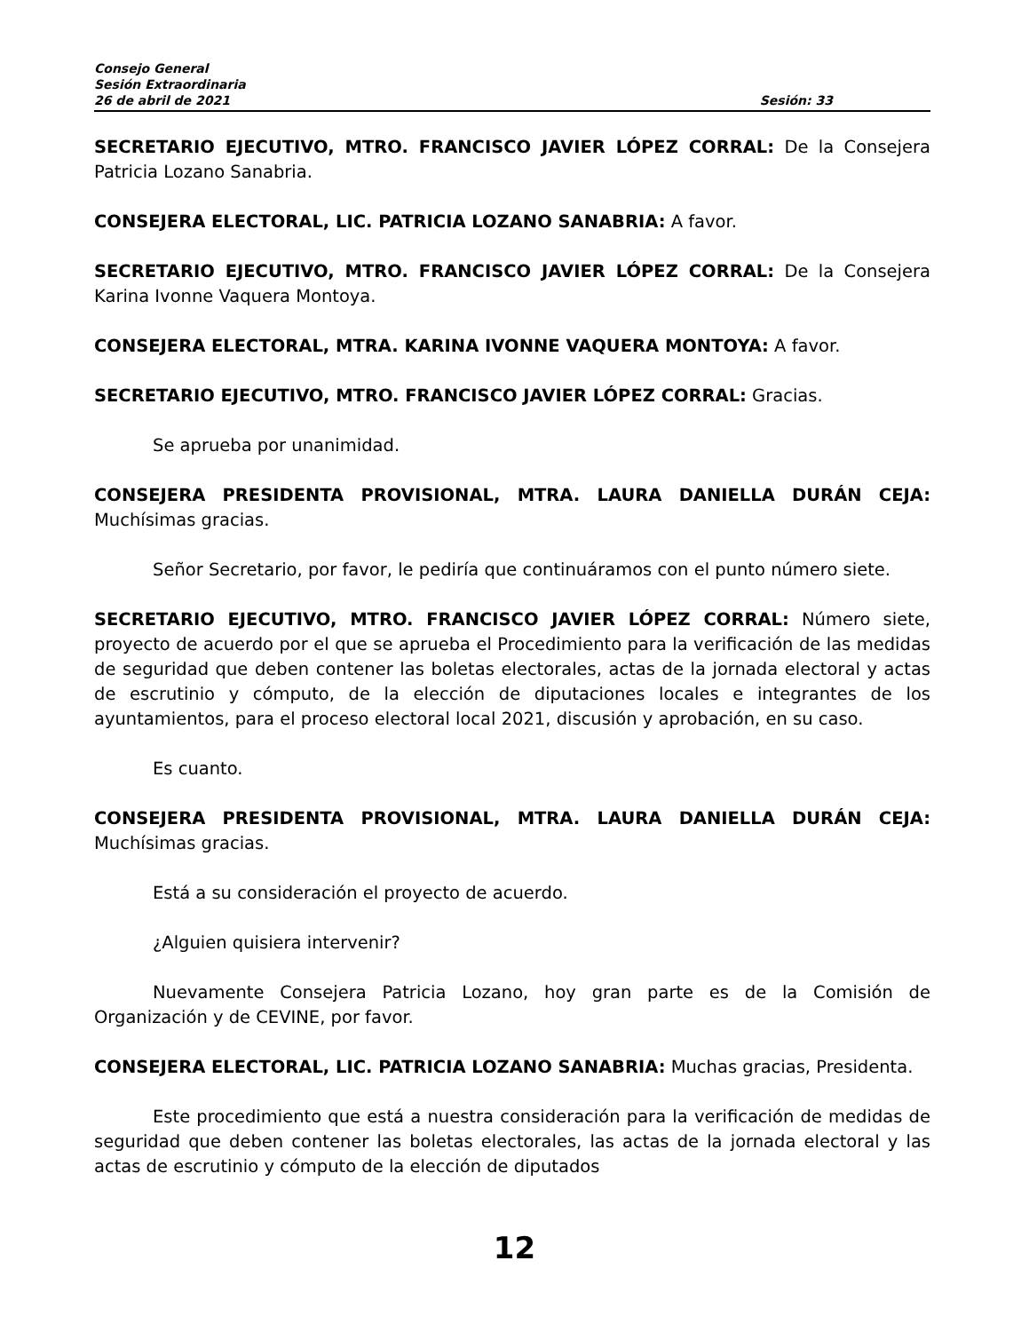Consejo General
Sesión Extraordinaria
26 de abril de 2021 Sesión: 33
SECRETARIO EJECUTIVO, MTRO. FRANCISCO JAVIER LÓPEZ CORRAL: De la Consejera Patricia Lozano Sanabria.
CONSEJERA ELECTORAL, LIC. PATRICIA LOZANO SANABRIA: A favor.
SECRETARIO EJECUTIVO, MTRO. FRANCISCO JAVIER LÓPEZ CORRAL: De la Consejera Karina Ivonne Vaquera Montoya.
CONSEJERA ELECTORAL, MTRA. KARINA IVONNE VAQUERA MONTOYA: A favor.
SECRETARIO EJECUTIVO, MTRO. FRANCISCO JAVIER LÓPEZ CORRAL: Gracias.
Se aprueba por unanimidad.
CONSEJERA PRESIDENTA PROVISIONAL, MTRA. LAURA DANIELLA DURÁN CEJA: Muchísimas gracias.
Señor Secretario, por favor, le pediría que continuáramos con el punto número siete.
SECRETARIO EJECUTIVO, MTRO. FRANCISCO JAVIER LÓPEZ CORRAL: Número siete, proyecto de acuerdo por el que se aprueba el Procedimiento para la verificación de las medidas de seguridad que deben contener las boletas electorales, actas de la jornada electoral y actas de escrutinio y cómputo, de la elección de diputaciones locales e integrantes de los ayuntamientos, para el proceso electoral local 2021, discusión y aprobación, en su caso.
Es cuanto.
CONSEJERA PRESIDENTA PROVISIONAL, MTRA. LAURA DANIELLA DURÁN CEJA: Muchísimas gracias.
Está a su consideración el proyecto de acuerdo.
¿Alguien quisiera intervenir?
Nuevamente Consejera Patricia Lozano, hoy gran parte es de la Comisión de Organización y de CEVINE, por favor.
CONSEJERA ELECTORAL, LIC. PATRICIA LOZANO SANABRIA: Muchas gracias, Presidenta.
Este procedimiento que está a nuestra consideración para la verificación de medidas de seguridad que deben contener las boletas electorales, las actas de la jornada electoral y las actas de escrutinio y cómputo de la elección de diputados
12